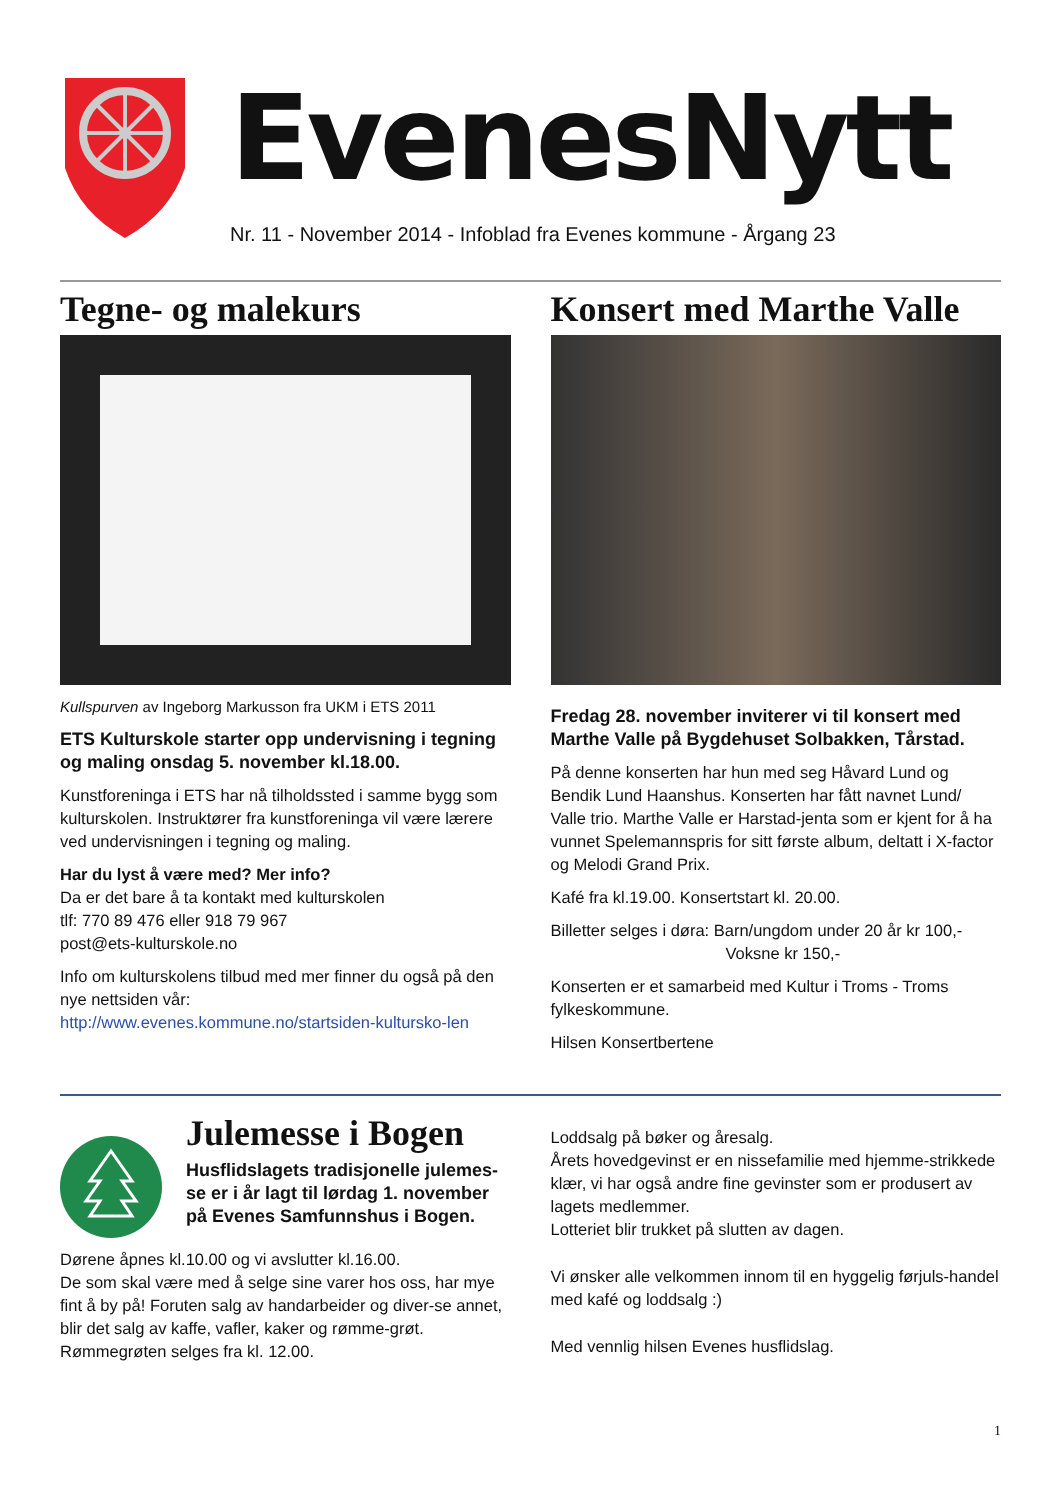EvenesNytt
Nr. 11 - November 2014 - Infoblad fra Evenes kommune - Årgang 23
Tegne- og malekurs
Kullspurven av Ingeborg Markusson fra UKM i ETS 2011
ETS Kulturskole starter opp undervisning i tegning og maling onsdag 5. november kl.18.00.
Kunstforeninga i ETS har nå tilholdssted i samme bygg som kulturskolen. Instruktører fra kunstforeninga vil være lærere ved undervisningen i tegning og maling.
Har du lyst å være med? Mer info?
Da er det bare å ta kontakt med kulturskolen
tlf: 770 89 476 eller 918 79 967
post@ets-kulturskole.no
Info om kulturskolens tilbud med mer finner du også på den nye nettsiden vår:
http://www.evenes.kommune.no/startsiden-kultursko-len
Konsert med Marthe Valle
Fredag 28. november inviterer vi til konsert med Marthe Valle på Bygdehuset Solbakken, Tårstad.
På denne konserten har hun med seg Håvard Lund og Bendik Lund Haanshus. Konserten har fått navnet Lund/ Valle trio. Marthe Valle er Harstad-jenta som er kjent for å ha vunnet Spelemannspris for sitt første album, deltatt i X-factor og Melodi Grand Prix.
Kafé fra kl.19.00. Konsertstart kl. 20.00.
Billetter selges i døra: Barn/ungdom under 20 år kr 100,-
Voksne kr 150,-
Konserten er et samarbeid med Kultur i Troms - Troms fylkeskommune.
Hilsen Konsertbertene
Julemesse i Bogen
Husflidslagets tradisjonelle julemes-se er i år lagt til lørdag 1. november på Evenes Samfunnshus i Bogen.
Dørene åpnes kl.10.00 og vi avslutter kl.16.00.
De som skal være med å selge sine varer hos oss, har mye fint å by på! Foruten salg av handarbeider og diver-se annet, blir det salg av kaffe, vafler, kaker og rømme-grøt. Rømmegrøten selges fra kl. 12.00.
Loddsalg på bøker og åresalg.
Årets hovedgevinst er en nissefamilie med hjemme-strikkede klær, vi har også andre fine gevinster som er produsert av lagets medlemmer.
Lotteriet blir trukket på slutten av dagen.
Vi ønsker alle velkommen innom til en hyggelig førjuls-handel med kafé og loddsalg :)
Med vennlig hilsen Evenes husflidslag.
1